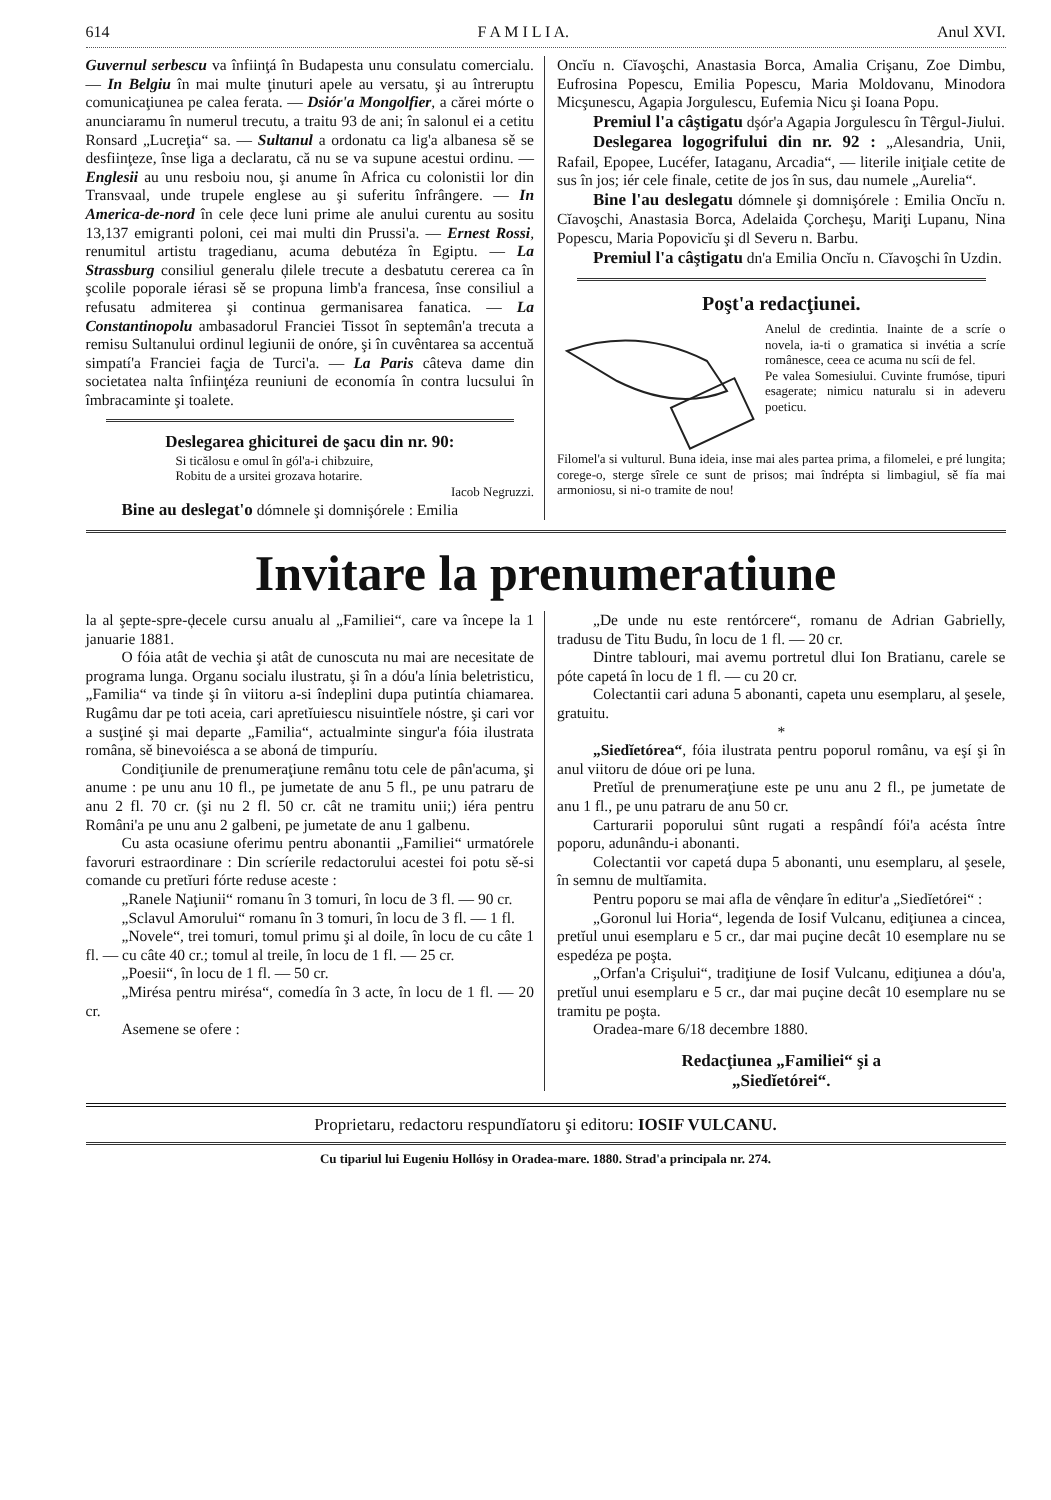614 F A M I L I A. Anul XVI.
Guvernul serbescu va înfiinţá în Budapesta unu consulatu comercialu. — In Belgiu în mai multe ţinuturi apele au versatu, şi au întreruptu comunicaţiunea pe calea ferata. — Dsiór'a Mongolfier, a cărei mórte o anunciaramu în numerul trecutu, a traitu 93 de ani; în salonul ei a cetitu Ronsard „Lucreţia“ sa. — Sultanul a ordonatu ca lig'a albanesa sě se desfiinţeze, înse liga a declaratu, că nu se va supune acestui ordinu. — Englesii au unu resboiu nou, şi anume în Africa cu colonistii lor din Transvaal, unde trupele englese au şi suferitu înfrângere. — In America-de-nord în cele ḑece luni prime ale anului curentu au sositu 13,137 emigranti poloni, cei mai multi din Prussi'a. — Ernest Rossi, renumitul artistu tragedianu, acuma debutéza în Egiptu. — La Strassburg consiliul generalu ḑilele trecute a desbatutu cererea ca în şcolile poporale iérasi sě se propuna limb'a francesa, înse consiliul a refusatu admiterea şi continua germanisarea fanatica. — La Constantinopolu ambasadorul Franciei Tissot în septemân'a trecuta a remisu Sultanului ordinul legiunii de onóre, şi în cuvêntarea sa accentuă simpatí'a Franciei faç̧ia de Turci'a. — La Paris câteva dame din societatea nalta înfiinţéza reuniuni de economía în contra lucsului în îmbracaminte şi toalete.
Deslegarea ghiciturei de şacu din nr. 90:
Si ticălosu e omul în gól'a-i chibzuire,
Robitu de a ursitei grozava hotarire.
Iacob Negruzzi.
Bine au deslegat'o dómnele şi domnişórele : Emilia
Oncĭu n. Cĭavoşchi, Anastasia Borca, Amalia Crişanu, Zoe Dimbu, Eufrosina Popescu, Emilia Popescu, Maria Moldovanu, Minodora Micşunescu, Agapia Jorgulescu, Eufemia Nicu şi Ioana Popu.
Premiul l'a câştigatu dşór'a Agapia Jorgulescu în Têrgul-Jiului.
Deslegarea logogrifului din nr. 92 : „Alesandria, Unii, Rafail, Epopee, Lucéfer, Iataganu, Arcadia“, — literile iniţiale cetite de sus în jos; iér cele finale, cetite de jos în sus, dau numele „Aurelia“.
Bine l'au deslegatu dómnele şi domnişórele : Emilia Oncĭu n. Cĭavoşchi, Anastasia Borca, Adelaida Çorcheşu, Mariţi Lupanu, Nina Popescu, Maria Popovicĭu şi dl Severu n. Barbu.
Premiul l'a câştigatu dn'a Emilia Oncĭu n. Cĭavoşchi în Uzdin.
Poşt'a redacţiunei.
Anelul de credintia. Inainte de a scríe o novela, ia-ti o gramatica si invétia a scríe românesce, ceea ce acuma nu scíi de fel.
Pe valea Somesiului. Cuvinte frumóse, tipuri esagerate; nimicu naturalu si in adeveru poeticu.
Filomel'a si vulturul. Buna ideia, inse mai ales partea prima, a filomelei, e pré lungita; corege-o, sterge sîrele ce sunt de prisos; mai îndrépta si limbagiul, sě fía mai armoniosu, si ni-o tramite de nou!
Invitare la prenumeratiune
la al şepte-spre-ḑecele cursu anualu al „Familiei“, care va începe la 1 januarie 1881.
O fóia atât de vechia şi atât de cunoscuta nu mai are necesitate de programa lunga. Organu socialu ilustratu, şi în a dóu'a línia beletristicu, „Familia“ va tinde şi în viitoru a-si îndeplini dupa putintía chiamarea. Rugâmu dar pe toti aceia, cari apretĭuiescu nisuintĭele nóstre, şi cari vor a susţiné şi mai departe „Familia“, actualminte singur'a fóia ilustrata româna, sě binevoiésca a se aboná de timpuríu.
Condiţiunile de prenumeraţiune remânu totu cele de pân'acuma, şi anume : pe unu anu 10 fl., pe jumetate de anu 5 fl., pe unu patraru de anu 2 fl. 70 cr. (şi nu 2 fl. 50 cr. cât ne tramitu unii;) iéra pentru Români'a pe unu anu 2 galbeni, pe jumetate de anu 1 galbenu.
Cu asta ocasiune oferimu pentru abonantii „Familiei“ urmatórele favoruri estraordinare : Din scríerile redactorului acestei foi potu sě-si comande cu pretĭuri fórte reduse aceste :
„Ranele Naţiunii“ romanu în 3 tomuri, în locu de 3 fl. — 90 cr.
„Sclavul Amorului“ romanu în 3 tomuri, în locu de 3 fl. — 1 fl.
„Novele“, trei tomuri, tomul primu şi al doile, în locu de cu câte 1 fl. — cu câte 40 cr.; tomul al treile, în locu de 1 fl. — 25 cr.
„Poesii“, în locu de 1 fl. — 50 cr.
„Mirésa pentru mirésa“, comedía în 3 acte, în locu de 1 fl. — 20 cr.
Asemene se ofere :
„De unde nu este rentórcere“, romanu de Adrian Gabrielly, tradusu de Titu Budu, în locu de 1 fl. — 20 cr.
Dintre tablouri, mai avemu portretul dlui Ion Bratianu, carele se póte capetá în locu de 1 fl. — cu 20 cr.
Colectantii cari aduna 5 abonanti, capeta unu esemplaru, al şesele, gratuitu.
*
„Siedĭetórea“, fóia ilustrata pentru poporul românu, va eşí şi în anul viitoru de dóue ori pe luna.
Pretĭul de prenumeraţiune este pe unu anu 2 fl., pe jumetate de anu 1 fl., pe unu patraru de anu 50 cr.
Carturarii poporului sûnt rugati a respândí fói'a acésta între poporu, adunându-i abonanti.
Colectantii vor capetá dupa 5 abonanti, unu esemplaru, al şesele, în semnu de multĭamita.
Pentru poporu se mai afla de vênḑare în editur'a „Siedĭetórei“ :
„Goronul lui Horia“, legenda de Iosif Vulcanu, ediţiunea a cincea, pretĭul unui esemplaru e 5 cr., dar mai puçine decât 10 esemplare nu se espedéza pe poşta.
„Orfan'a Crişului“, tradiţiune de Iosif Vulcanu, ediţiunea a dóu'a, pretĭul unui esemplaru e 5 cr., dar mai puçine decât 10 esemplare nu se tramitu pe poşta.
Oradea-mare 6/18 decembre 1880.
Redacţiunea „Familiei“ şi a
„Siedĭetórei“.
Proprietaru, redactoru respundĭatoru şi editoru: IOSIF VULCANU.
Cu tipariul lui Eugeniu Hollósy in Oradea-mare. 1880. Strad'a principala nr. 274.